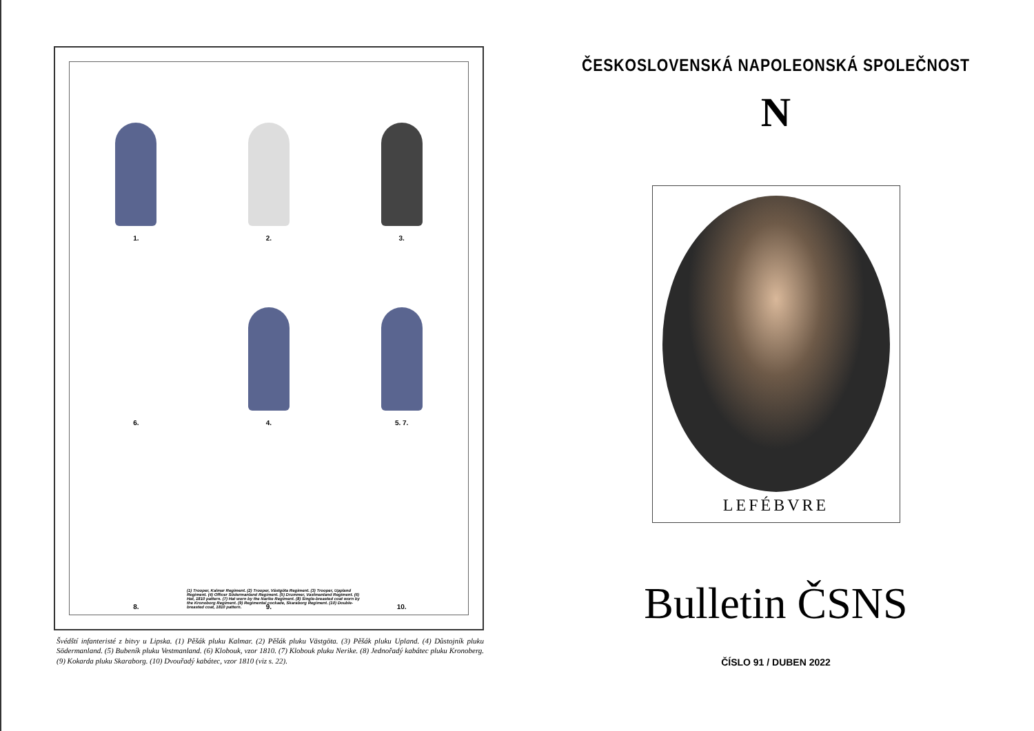1.
2.
3.
6.
4.
5. 7.
8.
9.
10.
(1) Trooper, Kalmar Regiment. (2) Trooper, Västgöta Regiment. (3) Trooper, Uppland Regiment. (4) Officer Södermanland Regiment. (5) Drummer, Vastmanland Regiment. (6) Hat, 1810 pattern. (7) Hat worn by the Narike Regiment. (8) Single-breasted coat worn by the Kronoborg Regiment. (9) Regimental cockade, Skaraborg Regiment. (10) Double-breasted coat, 1810 pattern.
Švédští infanteristé z bitvy u Lipska. (1) Pěšák pluku Kalmar. (2) Pěšák pluku Västgöta. (3) Pěšák pluku Upland. (4) Důstojník pluku Södermanland. (5) Bubeník pluku Vestmanland. (6) Klobouk, vzor 1810. (7) Klobouk pluku Nerike. (8) Jednořadý kabátec pluku Kronoberg. (9) Kokarda pluku Skaraborg. (10) Dvouřadý kabátec, vzor 1810 (viz s. 22).
ČESKOSLOVENSKÁ NAPOLEONSKÁ SPOLEČNOST
N
LEFÉBVRE
Bulletin ČSNS
ČÍSLO 91 / DUBEN 2022